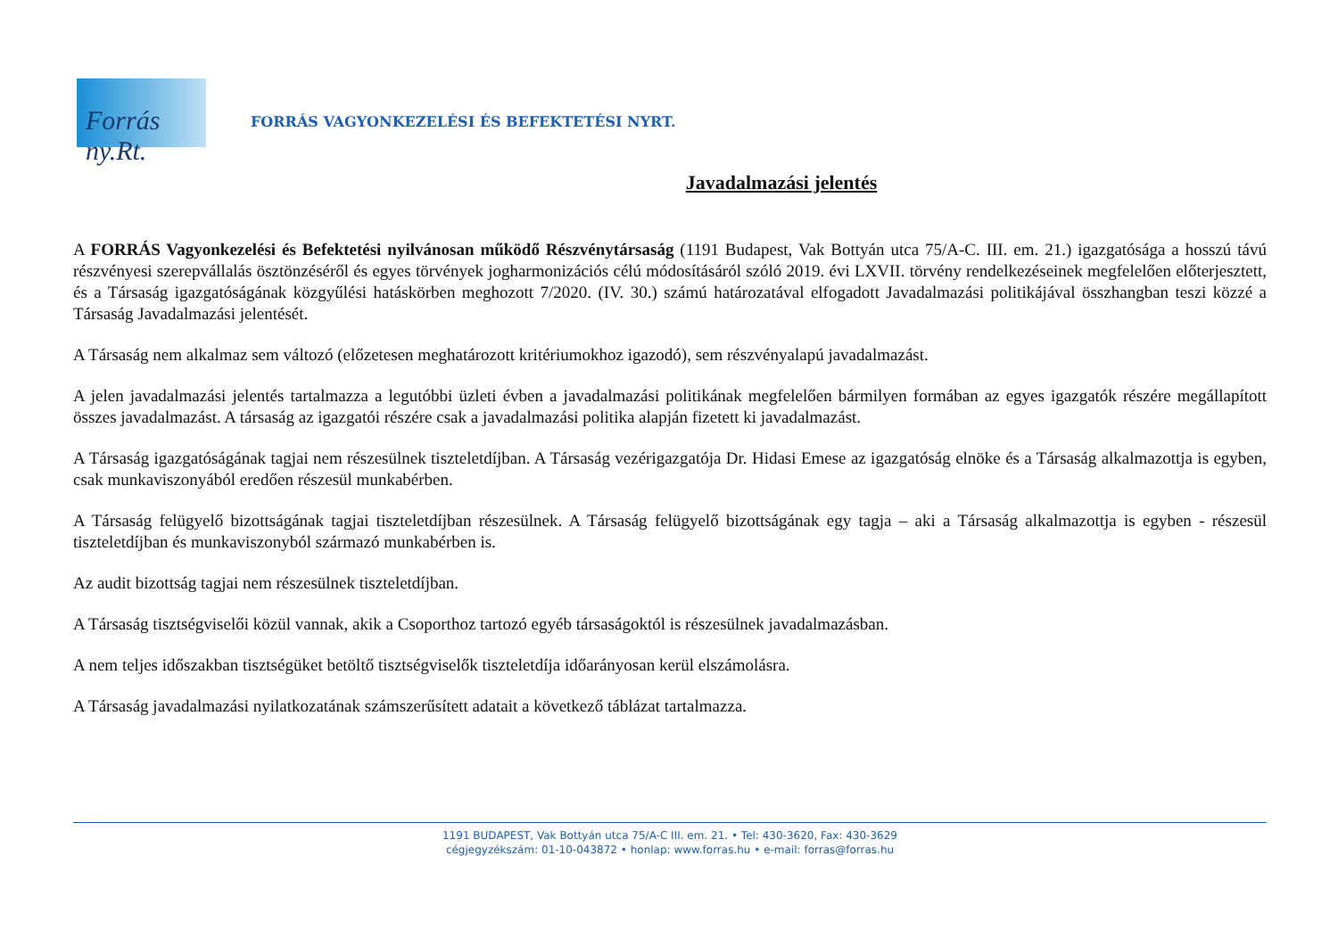Forrás ny.Rt.
FORRÁS VAGYONKEZELÉSI ÉS BEFEKTETÉSI NYRT.
Javadalmazási jelentés
A FORRÁS Vagyonkezelési és Befektetési nyilvánosan működő Részvénytársaság (1191 Budapest, Vak Bottyán utca 75/A-C. III. em. 21.) igazgatósága a hosszú távú részvényesi szerepvállalás ösztönzéséről és egyes törvények jogharmonizációs célú módosításáról szóló 2019. évi LXVII. törvény rendelkezéseinek megfelelően előterjesztett, és a Társaság igazgatóságának közgyűlési hatáskörben meghozott 7/2020. (IV. 30.) számú határozatával elfogadott Javadalmazási politikájával összhangban teszi közzé a Társaság Javadalmazási jelentését.
A Társaság nem alkalmaz sem változó (előzetesen meghatározott kritériumokhoz igazodó), sem részvényalapú javadalmazást.
A jelen javadalmazási jelentés tartalmazza a legutóbbi üzleti évben a javadalmazási politikának megfelelően bármilyen formában az egyes igazgatók részére megállapított összes javadalmazást. A társaság az igazgatói részére csak a javadalmazási politika alapján fizetett ki javadalmazást.
A Társaság igazgatóságának tagjai nem részesülnek tiszteletdíjban. A Társaság vezérigazgatója Dr. Hidasi Emese az igazgatóság elnöke és a Társaság alkalmazottja is egyben, csak munkaviszonyából eredően részesül munkabérben.
A Társaság felügyelő bizottságának tagjai tiszteletdíjban részesülnek. A Társaság felügyelő bizottságának egy tagja – aki a Társaság alkalmazottja is egyben - részesül tiszteletdíjban és munkaviszonyból származó munkabérben is.
Az audit bizottság tagjai nem részesülnek tiszteletdíjban.
A Társaság tisztségviselői közül vannak, akik a Csoporthoz tartozó egyéb társaságoktól is részesülnek javadalmazásban.
A nem teljes időszakban tisztségüket betöltő tisztségviselők tiszteletdíja időarányosan kerül elszámolásra.
A Társaság javadalmazási nyilatkozatának számszerűsített adatait a következő táblázat tartalmazza.
1191 BUDAPEST, Vak Bottyán utca 75/A-C III. em. 21. • Tel: 430-3620, Fax: 430-3629
cégjegyzékszám: 01-10-043872 • honlap: www.forras.hu • e-mail: forras@forras.hu